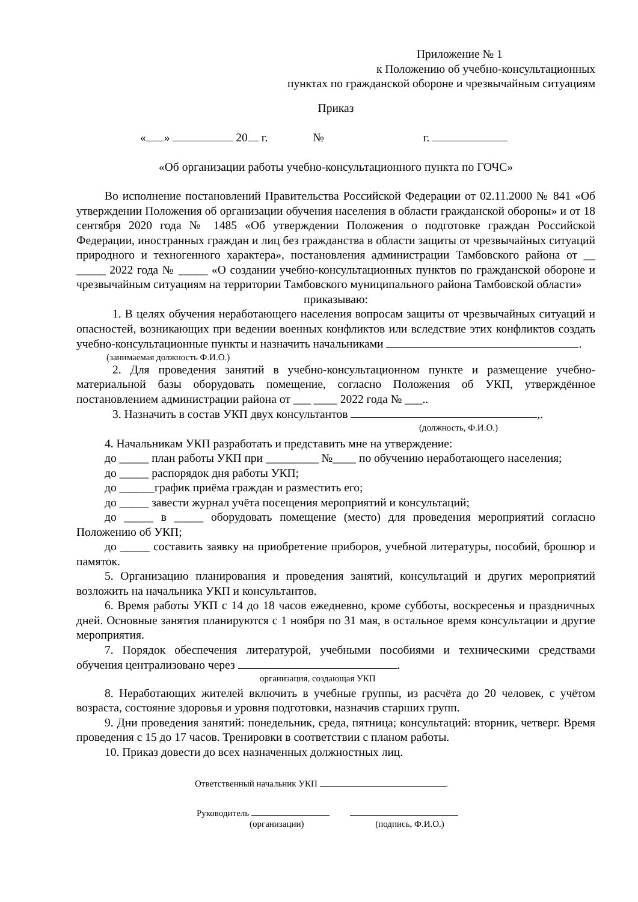Приложение № 1
к Положению об учебно-консультационных
пунктах по гражданской обороне и чрезвычайным ситуациям
Приказ
« » 20 г. № г.
«Об организации работы учебно-консультационного пункта по ГОЧС»
Во исполнение постановлений Правительства Российской Федерации от 02.11.2000 № 841 «Об утверждении Положения об организации обучения населения в области гражданской обороны» и от 18 сентября 2020 года № 1485 «Об утверждении Положения о подготовке граждан Российской Федерации, иностранных граждан и лиц без гражданства в области защиты от чрезвычайных ситуаций природного и техногенного характера», постановления администрации Тамбовского района от __ _____ 2022 года № _____ «О создании учебно-консультационных пунктов по гражданской обороне и чрезвычайным ситуациям на территории Тамбовского муниципального района Тамбовской области»
приказываю:
1. В целях обучения неработающего населения вопросам защиты от чрезвычайных ситуаций и опасностей, возникающих при ведении военных конфликтов или вследствие этих конфликтов создать учебно-консультационные пункты и назначить начальниками .
(занимаемая должность Ф.И.О.)
2. Для проведения занятий в учебно-консультационном пункте и размещение учебно-материальной базы оборудовать помещение, согласно Положения об УКП, утверждённое постановлением администрации района от ___ ____ 2022 года № ___..
3. Назначить в состав УКП двух консультантов ,.
(должность, Ф.И.О.)
4. Начальникам УКП разработать и представить мне на утверждение:
до _____ план работы УКП при _________ №____ по обучению неработающего населения;
до _____ распорядок дня работы УКП;
до ______график приёма граждан и разместить его;
до _____ завести журнал учёта посещения мероприятий и консультаций;
до _____ в _____ оборудовать помещение (место) для проведения мероприятий согласно Положению об УКП;
до _____ составить заявку на приобретение приборов, учебной литературы, пособий, брошюр и памяток.
5. Организацию планирования и проведения занятий, консультаций и других мероприятий возложить на начальника УКП и консультантов.
6. Время работы УКП с 14 до 18 часов ежедневно, кроме субботы, воскресенья и праздничных дней. Основные занятия планируются с 1 ноября по 31 мая, в остальное время консультации и другие мероприятия.
7. Порядок обеспечения литературой, учебными пособиями и техническими средствами обучения централизовано через .
организация, создающая УКП
8. Неработающих жителей включить в учебные группы, из расчёта до 20 человек, с учётом возраста, состояние здоровья и уровня подготовки, назначив старших групп.
9. Дни проведения занятий: понедельник, среда, пятница; консультаций: вторник, четверг. Время проведения с 15 до 17 часов. Тренировки в соответствии с планом работы.
10. Приказ довести до всех назначенных должностных лиц.
Ответственный начальник УКП .
Руководитель
(организации) (подпись, Ф.И.О.)